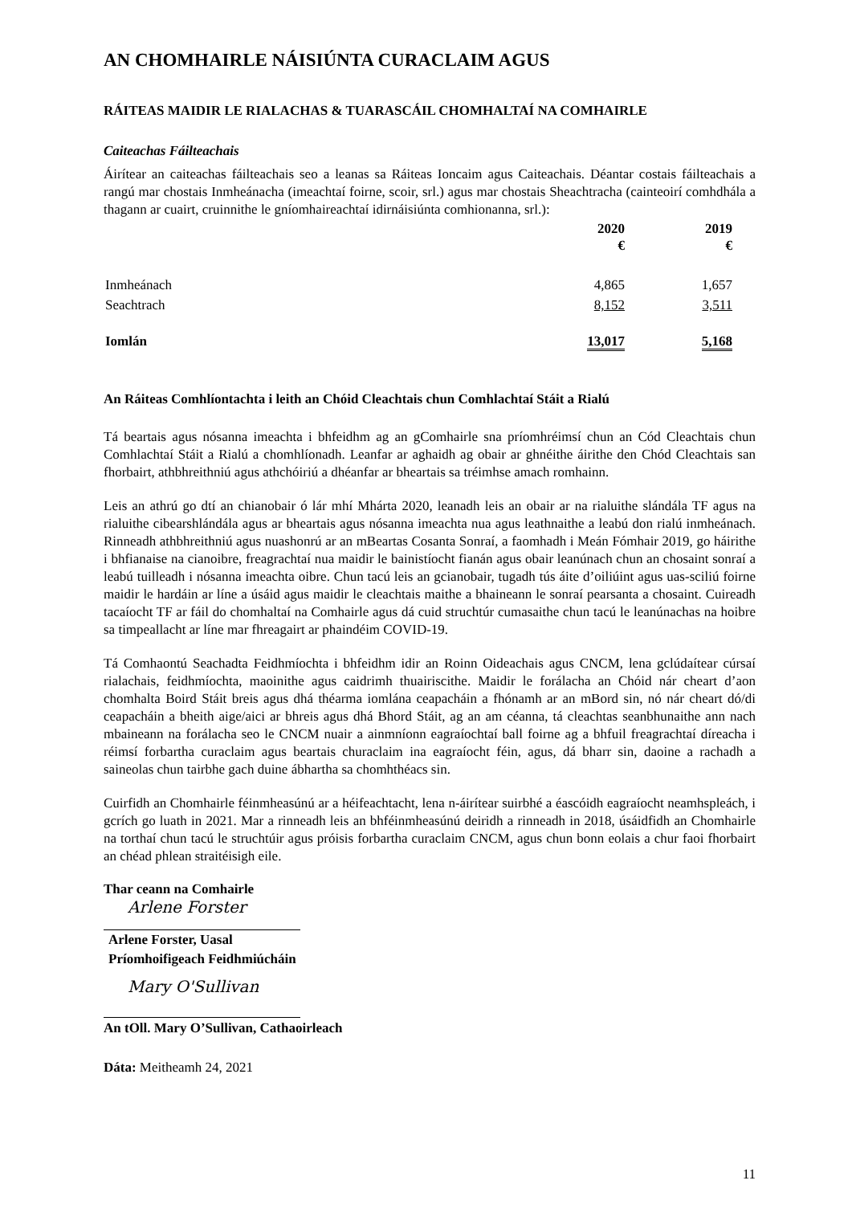AN CHOMHAIRLE NÁISIÚNTA CURACLAIM AGUS
RÁITEAS MAIDIR LE RIALACHAS & TUARASCÁIL CHOMHALTAÍ NA COMHAIRLE
Caiteachas Fáilteachais
Áirítear an caiteachas fáilteachais seo a leanas sa Ráiteas Ioncaim agus Caiteachais. Déantar costais fáilteachais a rangú mar chostais Inmheánacha (imeachtaí foirne, scoir, srl.) agus mar chostais Sheachtracha (cainteoirí comhdhála a thagann ar cuairt, cruinnithe le gníomhaireachtaí idirnáisiúnta comhionanna, srl.):
| | 2020 € | 2019 € |
| --- | --- | --- |
| Inmheánach | 4,865 | 1,657 |
| Seachtrach | 8,152 | 3,511 |
| Iomlán | 13,017 | 5,168 |
An Ráiteas Comhlíontachta i leith an Chóid Cleachtais chun Comhlachtaí Stáit a Rialú
Tá beartais agus nósanna imeachta i bhfeidhm ag an gComhairle sna príomhréimsí chun an Cód Cleachtais chun Comhlachtaí Stáit a Rialú a chomhlíonadh. Leanfar ar aghaidh ag obair ar ghnéithe áirithe den Chód Cleachtais san fhorbairt, athbhreithniú agus athchóiriú a dhéanfar ar bheartais sa tréimhse amach romhainn.
Leis an athrú go dtí an chianobair ó lár mhí Mhárta 2020, leanadh leis an obair ar na rialuithe slándála TF agus na rialuithe cibearshlándála agus ar bheartais agus nósanna imeachta nua agus leathnaithe a leabú don rialú inmheánach. Rinneadh athbhreithniú agus nuashonrú ar an mBeartas Cosanta Sonraí, a faomhadh i Meán Fómhair 2019, go háirithe i bhfianaise na cianoibre, freagrachtaí nua maidir le bainistíocht fianán agus obair leanúnach chun an chosaint sonraí a leabú tuilleadh i nósanna imeachta oibre. Chun tacú leis an gcianobair, tugadh tús áite d’oiliúint agus uas-sciliú foirne maidir le hardáin ar líne a úsáid agus maidir le cleachtais maithe a bhaineann le sonraí pearsanta a chosaint. Cuireadh tacaíocht TF ar fáil do chomhaltaí na Comhairle agus dá cuid struchtúr cumasaithe chun tacú le leanúnachas na hoibre sa timpeallacht ar líne mar fhreagairt ar phaindéim COVID-19.
Tá Comhaontú Seachadta Feidhmíochta i bhfeidhm idir an Roinn Oideachais agus CNCM, lena gclúdaítear cúrsaí rialachais, feidhmíochta, maoinithe agus caidrimh thuairiscithe. Maidir le forálacha an Chóid nár cheart d’aon chomhalta Boird Stáit breis agus dhá théarma iomlána ceapacháin a fhónamh ar an mBord sin, nó nár cheart dó/di ceapacháin a bheith aige/aici ar bhreis agus dhá Bhord Stáit, ag an am céanna, tá cleachtas seanbhunaithe ann nach mbaineann na forálacha seo le CNCM nuair a ainmníonn eagraíochtaí ball foirne ag a bhfuil freagrachtaí díreacha i réimsí forbartha curaclaim agus beartais churaclaim ina eagraíocht féin, agus, dá bharr sin, daoine a rachadh a saineolas chun tairbhe gach duine ábhartha sa chomhthéacs sin.
Cuirfidh an Chomhairle féinmheasúnú ar a héifeachtacht, lena n-áirítear suirbhé a éascóidh eagraíocht neamhspleách, i gcrích go luath in 2021. Mar a rinneadh leis an bhféinmheasúnú deiridh a rinneadh in 2018, úsáidfidh an Chomhairle na torthaí chun tacú le struchtúir agus próisis forbartha curaclaim CNCM, agus chun bonn eolais a chur faoi fhorbairt an chéad phlean straitéisigh eile.
Thar ceann na Comhairle
Arlene Forster
Arlene Forster, Uasal
Príomhoifigeach Feidhmiúcháin
Mary O'Sullivan
An tOll. Mary O’Sullivan, Cathaoirleach
Dáta: Meitheamh 24, 2021
11